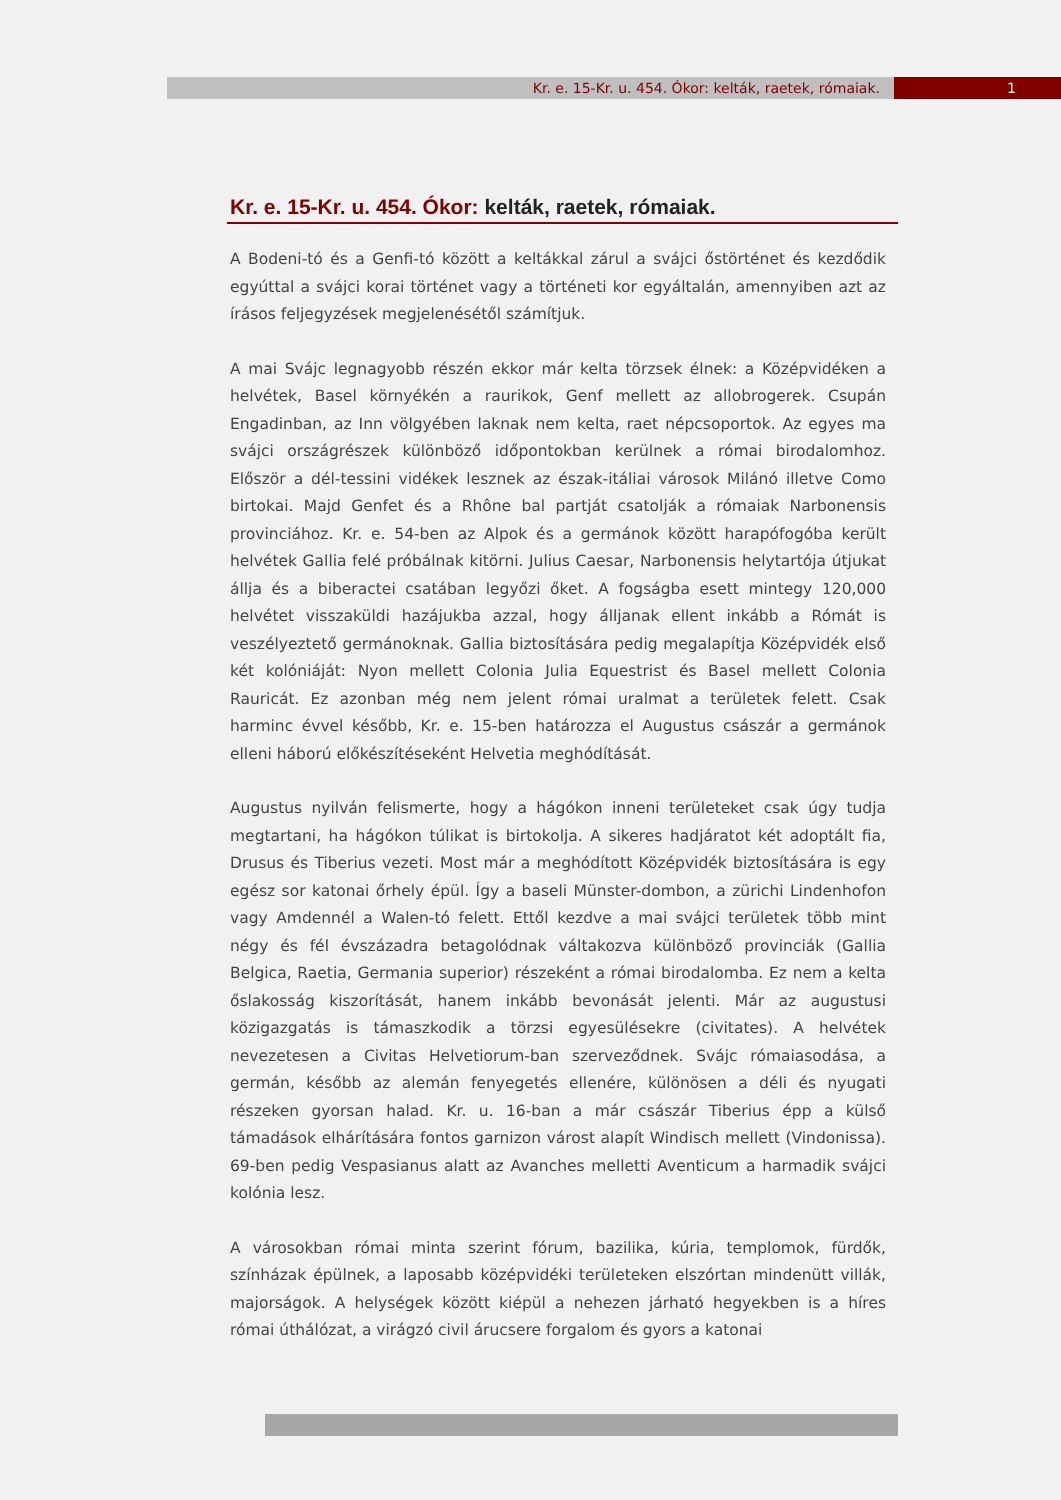Kr. e. 15-Kr. u. 454. Ókor: kelták, raetek, rómaiak. 1
Kr. e. 15-Kr. u. 454. Ókor: kelták, raetek, rómaiak.
A Bodeni-tó és a Genfi-tó között a keltákkal zárul a svájci őstörténet és kezdődik egyúttal a svájci korai történet vagy a történeti kor egyáltalán, amennyiben azt az írásos feljegyzések megjelenésétől számítjuk.
A mai Svájc legnagyobb részén ekkor már kelta törzsek élnek: a Középvidéken a helvétek, Basel környékén a raurikok, Genf mellett az allobrogerek. Csupán Engadinban, az Inn völgyében laknak nem kelta, raet népcsoportok. Az egyes ma svájci országrészek különböző időpontokban kerülnek a római birodalomhoz. Először a dél-tessini vidékek lesznek az észak-itáliai városok Milánó illetve Como birtokai. Majd Genfet és a Rhône bal partját csatolják a rómaiak Narbonensis provinciához. Kr. e. 54-ben az Alpok és a germánok között harapófogóba került helvétek Gallia felé próbálnak kitörni. Julius Caesar, Narbonensis helytartója útjukat állja és a biberactei csatában legyőzi őket. A fogságba esett mintegy 120,000 helvétet visszaküldi hazájukba azzal, hogy álljanak ellent inkább a Rómát is veszélyeztető germánoknak. Gallia biztosítására pedig megalapítja Középvidék első két kolóniáját: Nyon mellett Colonia Julia Equestrist és Basel mellett Colonia Rauricát. Ez azonban még nem jelent római uralmat a területek felett. Csak harminc évvel később, Kr. e. 15-ben határozza el Augustus császár a germánok elleni háború előkészítéseként Helvetia meghódítását.
Augustus nyilván felismerte, hogy a hágókon inneni területeket csak úgy tudja megtartani, ha hágókon túlikat is birtokolja. A sikeres hadjáratot két adoptált fia, Drusus és Tiberius vezeti. Most már a meghódított Középvidék biztosítására is egy egész sor katonai őrhely épül. Így a baseli Münster-dombon, a zürichi Lindenhofon vagy Amdennél a Walen-tó felett. Ettől kezdve a mai svájci területek több mint négy és fél évszázadra betagolódnak váltakozva különböző provinciák (Gallia Belgica, Raetia, Germania superior) részeként a római birodalomba. Ez nem a kelta őslakosság kiszorítását, hanem inkább bevonását jelenti. Már az augustusi közigazgatás is támaszkodik a törzsi egyesülésekre (civitates). A helvétek nevezetesen a Civitas Helvetiorum-ban szerveződnek. Svájc rómaiasodása, a germán, később az alemán fenyegetés ellenére, különösen a déli és nyugati részeken gyorsan halad. Kr. u. 16-ban a már császár Tiberius épp a külső támadások elhárítására fontos garnizon várost alapít Windisch mellett (Vindonissa). 69-ben pedig Vespasianus alatt az Avanches melletti Aventicum a harmadik svájci kolónia lesz.
A városokban római minta szerint fórum, bazilika, kúria, templomok, fürdők, színházak épülnek, a laposabb középvidéki területeken elszórtan mindenütt villák, majorságok. A helységek között kiépül a nehezen járható hegyekben is a híres római úthálózat, a virágzó civil árucsere forgalom és gyors a katonai